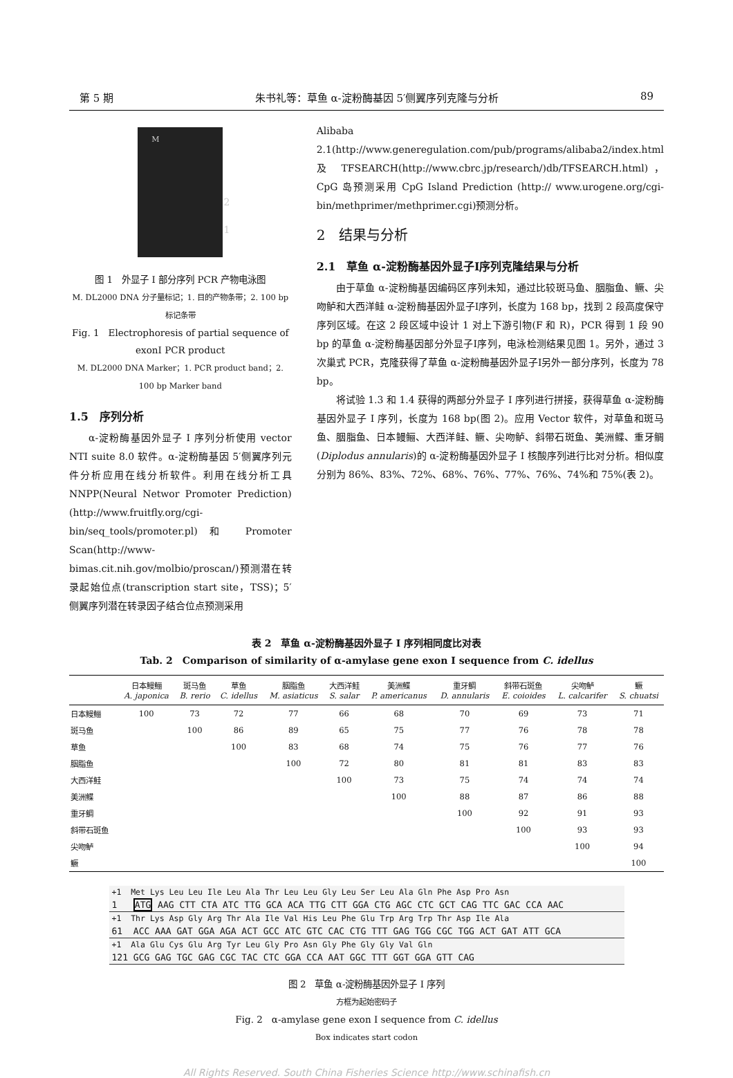第 5 期 朱书礼等：草鱼 α-淀粉酶基因 5′侧翼序列克隆与分析 89
M
2
1
图 1　外显子 I 部分序列 PCR 产物电泳图
M. DL2000 DNA 分子量标记；1. 目的产物条带；2. 100 bp 标记条带
Fig. 1　Electrophoresis of partial sequence of
exonI PCR product
M. DL2000 DNA Marker；1. PCR product band；2. 100 bp Marker band
1.5　序列分析
α-淀粉酶基因外显子 I 序列分析使用 vector NTI suite 8.0 软件。α-淀粉酶基因 5′侧翼序列元件分析应用在线分析软件。利用在线分析工具 NNPP(Neural Networ Promoter Prediction)(http://www.fruitfly.org/cgi-bin/seq_tools/promoter.pl)和 Promoter Scan(http://www-bimas.cit.nih.gov/molbio/proscan/)预测潜在转录起始位点(transcription start site，TSS)；5′侧翼序列潜在转录因子结合位点预测采用
Alibaba 2.1(http://www.generegulation.com/pub/programs/alibaba2/index.html 及 TFSEARCH(http://www.cbrc.jp/research/)db/TFSEARCH.html)，CpG 岛预测采用 CpG Island Prediction (http:// www.urogene.org/cgi-bin/methprimer/methprimer.cgi)预测分析。
2　结果与分析
2.1　草鱼 α-淀粉酶基因外显子I序列克隆结果与分析
由于草鱼 α-淀粉酶基因编码区序列未知，通过比较斑马鱼、胭脂鱼、鳜、尖吻鲈和大西洋鲑 α-淀粉酶基因外显子I序列，长度为 168 bp，找到 2 段高度保守序列区域。在这 2 段区域中设计 1 对上下游引物(F 和 R)，PCR 得到 1 段 90 bp 的草鱼 α-淀粉酶基因部分外显子I序列，电泳检测结果见图 1。另外，通过 3 次巢式 PCR，克隆获得了草鱼 α-淀粉酶基因外显子I另外一部分序列，长度为 78 bp。
将试验 1.3 和 1.4 获得的两部分外显子 I 序列进行拼接，获得草鱼 α-淀粉酶基因外显子 I 序列，长度为 168 bp(图 2)。应用 Vector 软件，对草鱼和斑马鱼、胭脂鱼、日本鳗鲡、大西洋鲑、鳜、尖吻鲈、斜带石斑鱼、美洲鲽、重牙鲷(Diplodus annularis)的 α-淀粉酶基因外显子 I 核酸序列进行比对分析。相似度分别为 86%、83%、72%、68%、76%、77%、76%、74%和 75%(表 2)。
表 2　草鱼 α-淀粉酶基因外显子 I 序列相同度比对表
Tab. 2　Comparison of similarity of α-amylase gene exon I sequence from C. idellus
| | 日本鳗鲡 A. japonica | 斑马鱼 B. rerio | 草鱼 C. idellus | 胭脂鱼 M. asiaticus | 大西洋鲑 S. salar | 美洲鲽 P. americanus | 重牙鲷 D. annularis | 斜带石斑鱼 E. coioides | 尖吻鲈 L. calcarifer | 鳜 S. chuatsi |
| --- | --- | --- | --- | --- | --- | --- | --- | --- | --- | --- |
| 日本鳗鲡 | 100 | 73 | 72 | 77 | 66 | 68 | 70 | 69 | 73 | 71 |
| 斑马鱼 | | 100 | 86 | 89 | 65 | 75 | 77 | 76 | 78 | 78 |
| 草鱼 | | | 100 | 83 | 68 | 74 | 75 | 76 | 77 | 76 |
| 胭脂鱼 | | | | 100 | 72 | 80 | 81 | 81 | 83 | 83 |
| 大西洋鲑 | | | | | 100 | 73 | 75 | 74 | 74 | 74 |
| 美洲鲽 | | | | | | 100 | 88 | 87 | 86 | 88 |
| 重牙鲷 | | | | | | | 100 | 92 | 91 | 93 |
| 斜带石斑鱼 | | | | | | | | 100 | 93 | 93 |
| 尖吻鲈 | | | | | | | | | 100 | 94 |
| 鳜 | | | | | | | | | | 100 |
+1 Met Lys Leu Leu Ile Leu Ala Thr Leu Leu Gly Leu Ser Leu Ala Gln Phe Asp Pro Asn
1 ATG AAG CTT CTA ATC TTG GCA ACA TTG CTT GGA CTG AGC CTC GCT CAG TTC GAC CCA AAC
+1 Thr Lys Asp Gly Arg Thr Ala Ile Val His Leu Phe Glu Trp Arg Trp Thr Asp Ile Ala
61 ACC AAA GAT GGA AGA ACT GCC ATC GTC CAC CTG TTT GAG TGG CGC TGG ACT GAT ATT GCA
+1 Ala Glu Cys Glu Arg Tyr Leu Gly Pro Asn Gly Phe Gly Gly Val Gln
121 GCG GAG TGC GAG CGC TAC CTC GGA CCA AAT GGC TTT GGT GGA GTT CAG
图 2　草鱼 α-淀粉酶基因外显子 I 序列
方框为起始密码子
Fig. 2　α-amylase gene exon I sequence from C. idellus
Box indicates start codon
All Rights Reserved. South China Fisheries Science http://www.schinafish.cn